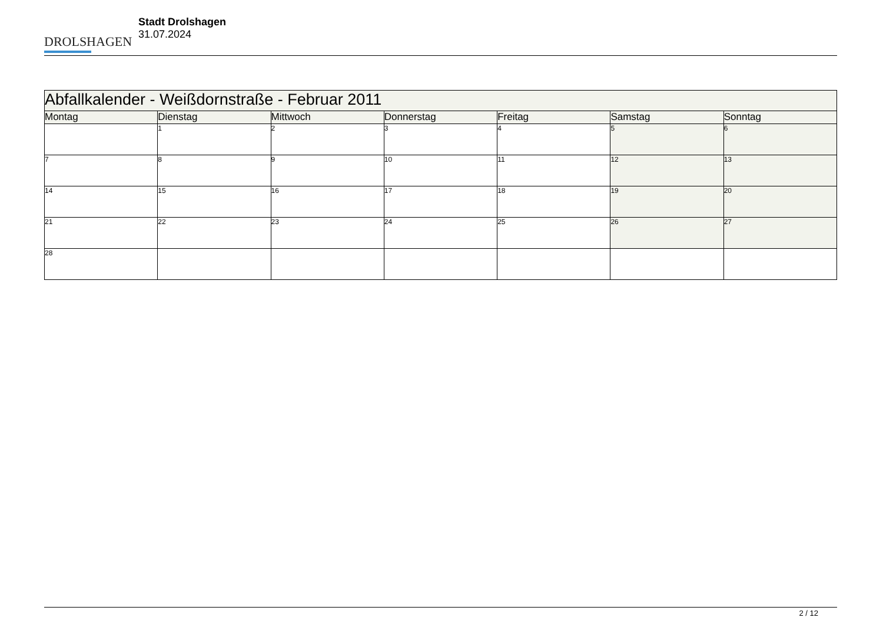DROLSHAGEN
Stadt Drolshagen
31.07.2024
| Abfallkalender - Weißdornstraße - Februar 2011 | | | | | | |
| --- | --- | --- | --- | --- | --- | --- |
| Montag | Dienstag | Mittwoch | Donnerstag | Freitag | Samstag | Sonntag |
| | 1 | 2 | 3 | 4 | 5 | 6 |
| 7 | 8 | 9 | 10 | 11 | 12 | 13 |
| 14 | 15 | 16 | 17 | 18 | 19 | 20 |
| 21 | 22 | 23 | 24 | 25 | 26 | 27 |
| 28 | | | | | | |
2 / 12